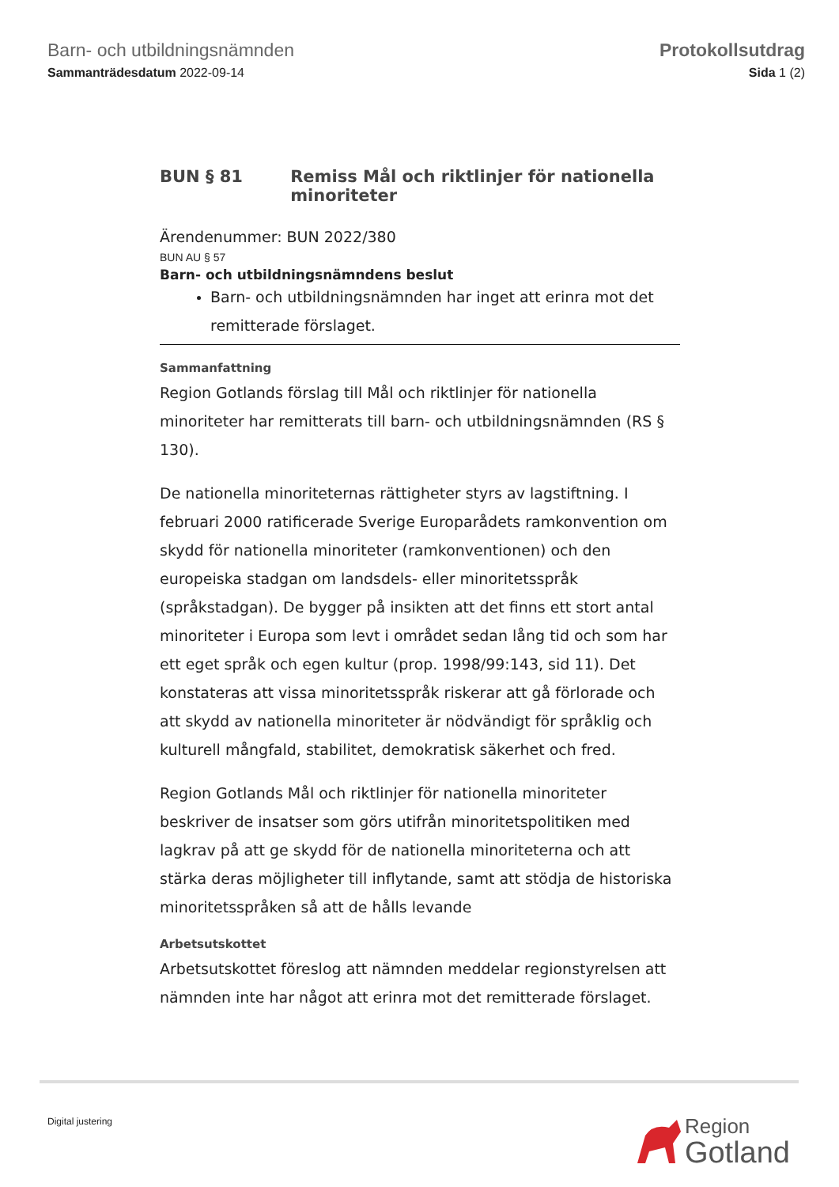Barn- och utbildningsnämnden
Sammanträdesdatum 2022-09-14
Protokollsutdrag
Sida 1 (2)
BUN § 81 Remiss Mål och riktlinjer för nationella minoriteter
Ärendenummer: BUN 2022/380
BUN AU § 57
Barn- och utbildningsnämndens beslut
Barn- och utbildningsnämnden har inget att erinra mot det remitterade förslaget.
Sammanfattning
Region Gotlands förslag till Mål och riktlinjer för nationella minoriteter har remitterats till barn- och utbildningsnämnden (RS § 130).
De nationella minoriteternas rättigheter styrs av lagstiftning. I februari 2000 ratificerade Sverige Europarådets ramkonvention om skydd för nationella minoriteter (ramkonventionen) och den europeiska stadgan om landsdels- eller minoritetsspråk (språkstadgan). De bygger på insikten att det finns ett stort antal minoriteter i Europa som levt i området sedan lång tid och som har ett eget språk och egen kultur (prop. 1998/99:143, sid 11). Det konstateras att vissa minoritetsspråk riskerar att gå förlorade och att skydd av nationella minoriteter är nödvändigt för språklig och kulturell mångfald, stabilitet, demokratisk säkerhet och fred.
Region Gotlands Mål och riktlinjer för nationella minoriteter beskriver de insatser som görs utifrån minoritetspolitiken med lagkrav på att ge skydd för de nationella minoriteterna och att stärka deras möjligheter till inflytande, samt att stödja de historiska minoritetsspråken så att de hålls levande
Arbetsutskottet
Arbetsutskottet föreslog att nämnden meddelar regionstyrelsen att nämnden inte har något att erinra mot det remitterade förslaget.
Digital justering
Region
Gotland